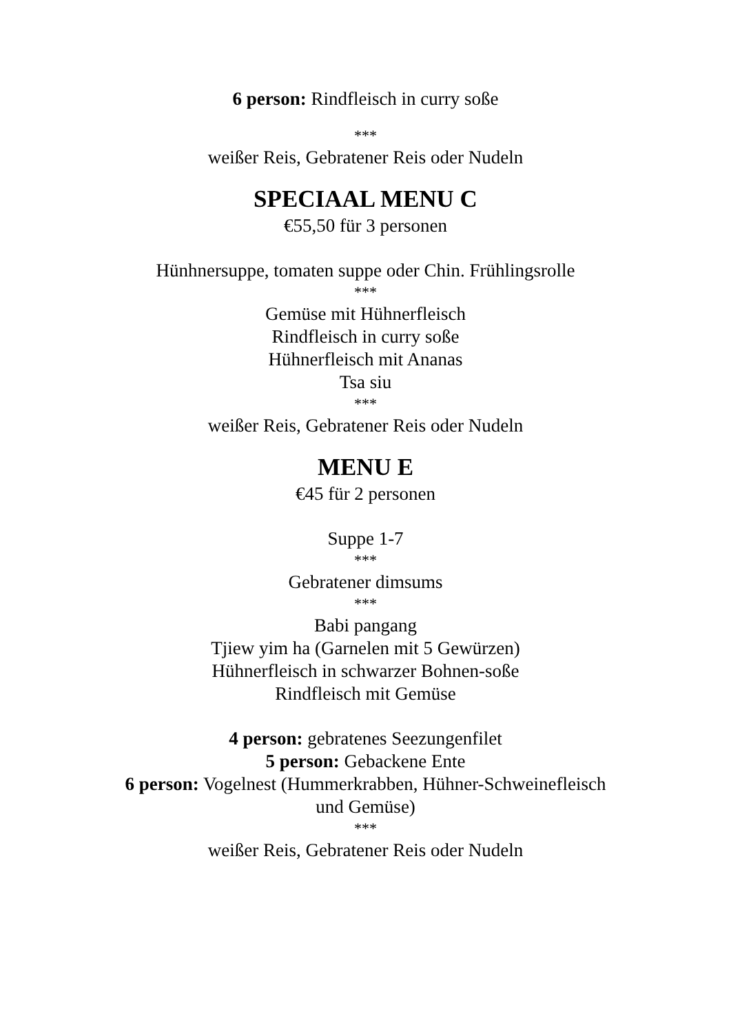6 person: Rindfleisch in curry soße
***
weißer Reis, Gebratener Reis oder Nudeln
SPECIAAL MENU C
€55,50 für 3 personen
Hünhnersuppe, tomaten suppe oder Chin. Frühlingsrolle
***
Gemüse mit Hühnerfleisch
Rindfleisch in curry soße
Hühnerfleisch mit Ananas
Tsa siu
***
weißer Reis, Gebratener Reis oder Nudeln
MENU E
€45 für 2 personen
Suppe 1-7
***
Gebratener dimsums
***
Babi pangang
Tjiew yim ha (Garnelen mit 5 Gewürzen)
Hühnerfleisch in schwarzer Bohnen-soße
Rindfleisch mit Gemüse
4 person: gebratenes Seezungenfilet
5 person: Gebackene Ente
6 person: Vogelnest (Hummerkrabben, Hühner-Schweinefleisch
und Gemüse)
***
weißer Reis, Gebratener Reis oder Nudeln